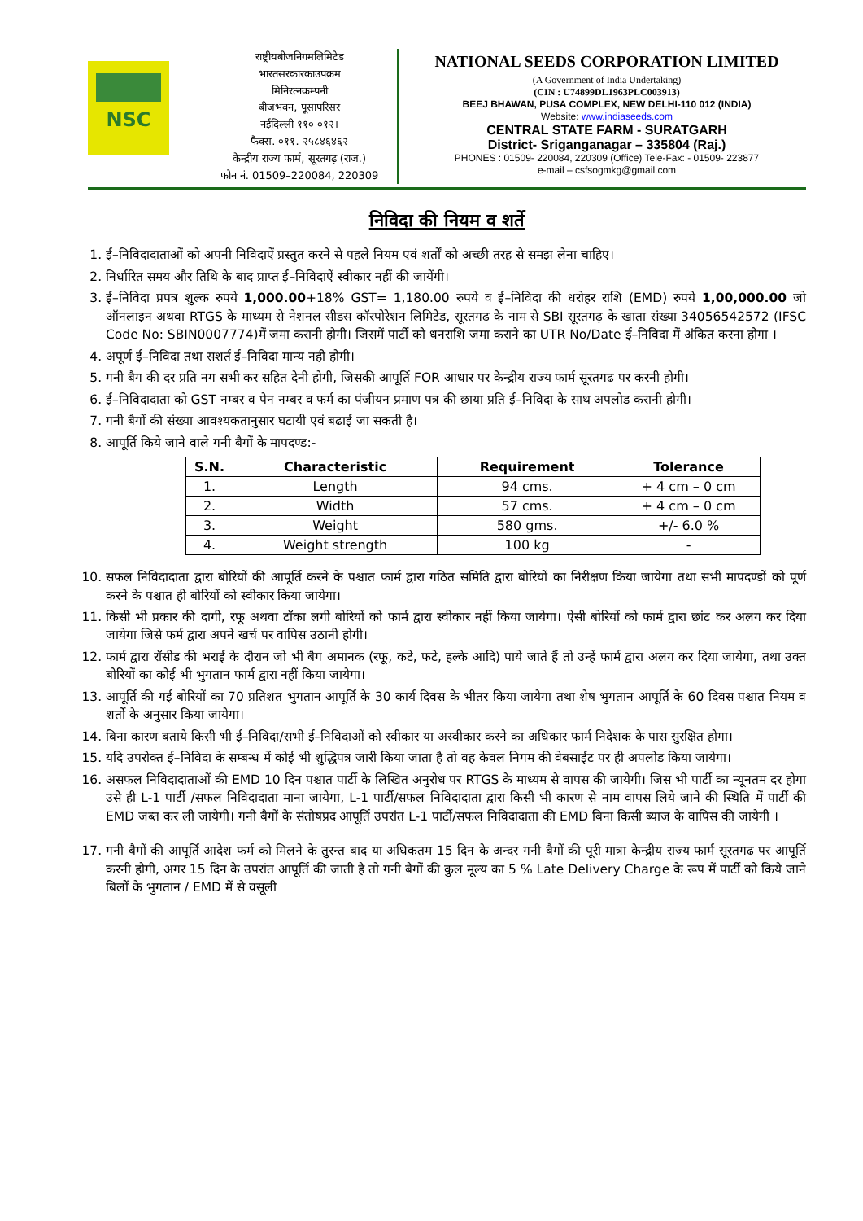NSC
राष्ट्रीयबीजनिगमलिमिटेड
भारतसरकारकाउपक्रम
मिनिरत्नकम्पनी
बीजभवन, पूसापरिसर
नईदिल्ली ११० ०१२।
फैक्स. ०११. २५८४६४६२
केन्द्रीय राज्य फार्म, सूरतगढ़ (राज.)
फोन नं. 01509–220084, 220309
NATIONAL SEEDS CORPORATION LIMITED
(A Government of India Undertaking)
(CIN : U74899DL1963PLC003913)
BEEJ BHAWAN, PUSA COMPLEX, NEW DELHI-110 012 (INDIA)
Website: www.indiaseeds.com
CENTRAL STATE FARM - SURATGARH
District- Sriganganagar – 335804 (Raj.)
PHONES : 01509- 220084, 220309 (Office) Tele-Fax: - 01509- 223877
e-mail – csfsogmkg@gmail.com
निविदा की नियम व शर्ते
1. ई–निविदादाताओं को अपनी निविदाऐं प्रस्तुत करने से पहले नियम एवं शर्तों को अच्छी तरह से समझ लेना चाहिए।
2. निर्धारित समय और तिथि के बाद प्राप्त ई–निविदाऐं स्वीकार नहीं की जायेंगी।
3. ई–निविदा प्रपत्र शुल्क रुपये 1,000.00+18% GST= 1,180.00 रुपये व ई–निविदा की धरोहर राशि (EMD) रुपये 1,00,000.00 जो ऑनलाइन अथवा RTGS के माध्यम से नेशनल सीडस कॉरपोरेशन लिमिटेड, सूरतगढ के नाम से SBI सूरतगढ़ के खाता संख्या 34056542572 (IFSC Code No: SBIN0007774)में जमा करानी होगी। जिसमें पार्टी को धनराशि जमा कराने का UTR No/Date ई–निविदा में अंकित करना होगा ।
4. अपूर्ण ई–निविदा तथा सशर्त ई–निविदा मान्य नही होगी।
5. गनी बैग की दर प्रति नग सभी कर सहित देनी होगी, जिसकी आपूर्ति FOR आधार पर केन्द्रीय राज्य फार्म सूरतगढ पर करनी होगी।
6. ई–निविदादाता को GST नम्बर व पेन नम्बर व फर्म का पंजीयन प्रमाण पत्र की छाया प्रति ई–निविदा के साथ अपलोड करानी होगी।
7. गनी बैगों की संख्या आवश्यकतानुसार घटायी एवं बढाई जा सकती है।
8. आपूर्ति किये जाने वाले गनी बैगों के मापदण्ड:-
| S.N. | Characteristic | Requirement | Tolerance |
| --- | --- | --- | --- |
| 1. | Length | 94 cms. | + 4 cm – 0 cm |
| 2. | Width | 57 cms. | + 4 cm – 0 cm |
| 3. | Weight | 580 gms. | +/- 6.0 % |
| 4. | Weight strength | 100 kg | - |
10. सफल निविदादाता द्वारा बोरियों की आपूर्ति करने के पश्चात फार्म द्वारा गठित समिति द्वारा बोरियों का निरीक्षण किया जायेगा तथा सभी मापदण्डों को पूर्ण करने के पश्चात ही बोरियों को स्वीकार किया जायेगा।
11. किसी भी प्रकार की दागी, रफू अथवा टॉका लगी बोरियों को फार्म द्वारा स्वीकार नहीं किया जायेगा। ऐसी बोरियों को फार्म द्वारा छांट कर अलग कर दिया जायेगा जिसे फर्म द्वारा अपने खर्च पर वापिस उठानी होगी।
12. फार्म द्वारा रॉसीड की भराई के दौरान जो भी बैग अमानक (रफू, कटे, फटे, हल्के आदि) पाये जाते हैं तो उन्हें फार्म द्वारा अलग कर दिया जायेगा, तथा उक्त बोरियों का कोई भी भुगतान फार्म द्वारा नहीं किया जायेगा।
13. आपूर्ति की गई बोरियों का 70 प्रतिशत भुगतान आपूर्ति के 30 कार्य दिवस के भीतर किया जायेगा तथा शेष भुगतान आपूर्ति के 60 दिवस पश्चात नियम व शर्तो के अनुसार किया जायेगा।
14. बिना कारण बताये किसी भी ई–निविदा/सभी ई–निविदाओं को स्वीकार या अस्वीकार करने का अधिकार फार्म निदेशक के पास सुरक्षित होगा।
15. यदि उपरोक्त ई–निविदा के सम्बन्ध में कोई भी शुद्धिपत्र जारी किया जाता है तो वह केवल निगम की वेबसाईट पर ही अपलोड किया जायेगा।
16. असफल निविदादाताओं की EMD 10 दिन पश्चात पार्टी के लिखित अनुरोध पर RTGS के माध्यम से वापस की जायेगी। जिस भी पार्टी का न्यूनतम दर होगा उसे ही L-1 पार्टी /सफल निविदादाता माना जायेगा, L-1 पार्टी/सफल निविदादाता द्वारा किसी भी कारण से नाम वापस लिये जाने की स्थिति में पार्टी की EMD जब्त कर ली जायेगी। गनी बैगों के संतोषप्रद आपूर्ति उपरांत L-1 पार्टी/सफल निविदादाता की EMD बिना किसी ब्याज के वापिस की जायेगी ।
17. गनी बैगों की आपूर्ति आदेश फर्म को मिलने के तुरन्त बाद या अधिकतम 15 दिन के अन्दर गनी बैगों की पूरी मात्रा केन्द्रीय राज्य फार्म सूरतगढ पर आपूर्ति करनी होगी, अगर 15 दिन के उपरांत आपूर्ति की जाती है तो गनी बैगों की कुल मूल्य का 5 % Late Delivery Charge के रूप में पार्टी को किये जाने बिलों के भुगतान / EMD में से वसूली